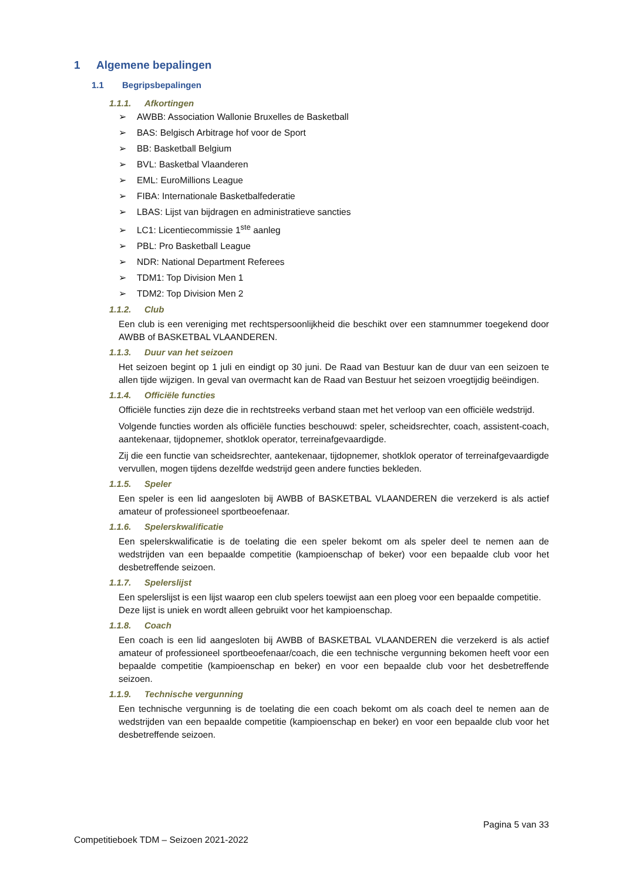1 Algemene bepalingen
1.1 Begripsbepalingen
1.1.1. Afkortingen
➢ AWBB: Association Wallonie Bruxelles de Basketball
➢ BAS: Belgisch Arbitrage hof voor de Sport
➢ BB: Basketball Belgium
➢ BVL: Basketbal Vlaanderen
➢ EML: EuroMillions League
➢ FIBA: Internationale Basketbalfederatie
➢ LBAS: Lijst van bijdragen en administratieve sancties
➢ LC1: Licentiecommissie 1<sup>ste</sup> aanleg
➢ PBL: Pro Basketball League
➢ NDR: National Department Referees
➢ TDM1: Top Division Men 1
➢ TDM2: Top Division Men 2
1.1.2. Club
Een club is een vereniging met rechtspersoonlijkheid die beschikt over een stamnummer toegekend door AWBB of BASKETBAL VLAANDEREN.
1.1.3. Duur van het seizoen
Het seizoen begint op 1 juli en eindigt op 30 juni. De Raad van Bestuur kan de duur van een seizoen te allen tijde wijzigen. In geval van overmacht kan de Raad van Bestuur het seizoen vroegtijdig beëindigen.
1.1.4. Officiële functies
Officiële functies zijn deze die in rechtstreeks verband staan met het verloop van een officiële wedstrijd.
Volgende functies worden als officiële functies beschouwd: speler, scheidsrechter, coach, assistent-coach, aantekenaar, tijdopnemer, shotklok operator, terreinafgevaardigde.
Zij die een functie van scheidsrechter, aantekenaar, tijdopnemer, shotklok operator of terreinafgevaardigde vervullen, mogen tijdens dezelfde wedstrijd geen andere functies bekleden.
1.1.5. Speler
Een speler is een lid aangesloten bij AWBB of BASKETBAL VLAANDEREN die verzekerd is als actief amateur of professioneel sportbeoefenaar.
1.1.6. Spelerskwalificatie
Een spelerskwalificatie is de toelating die een speler bekomt om als speler deel te nemen aan de wedstrijden van een bepaalde competitie (kampioenschap of beker) voor een bepaalde club voor het desbetreffende seizoen.
1.1.7. Spelerslijst
Een spelerslijst is een lijst waarop een club spelers toewijst aan een ploeg voor een bepaalde competitie.
Deze lijst is uniek en wordt alleen gebruikt voor het kampioenschap.
1.1.8. Coach
Een coach is een lid aangesloten bij AWBB of BASKETBAL VLAANDEREN die verzekerd is als actief amateur of professioneel sportbeoefenaar/coach, die een technische vergunning bekomen heeft voor een bepaalde competitie (kampioenschap en beker) en voor een bepaalde club voor het desbetreffende seizoen.
1.1.9. Technische vergunning
Een technische vergunning is de toelating die een coach bekomt om als coach deel te nemen aan de wedstrijden van een bepaalde competitie (kampioenschap en beker) en voor een bepaalde club voor het desbetreffende seizoen.
Pagina 5 van 33
Competitieboek TDM – Seizoen 2021-2022